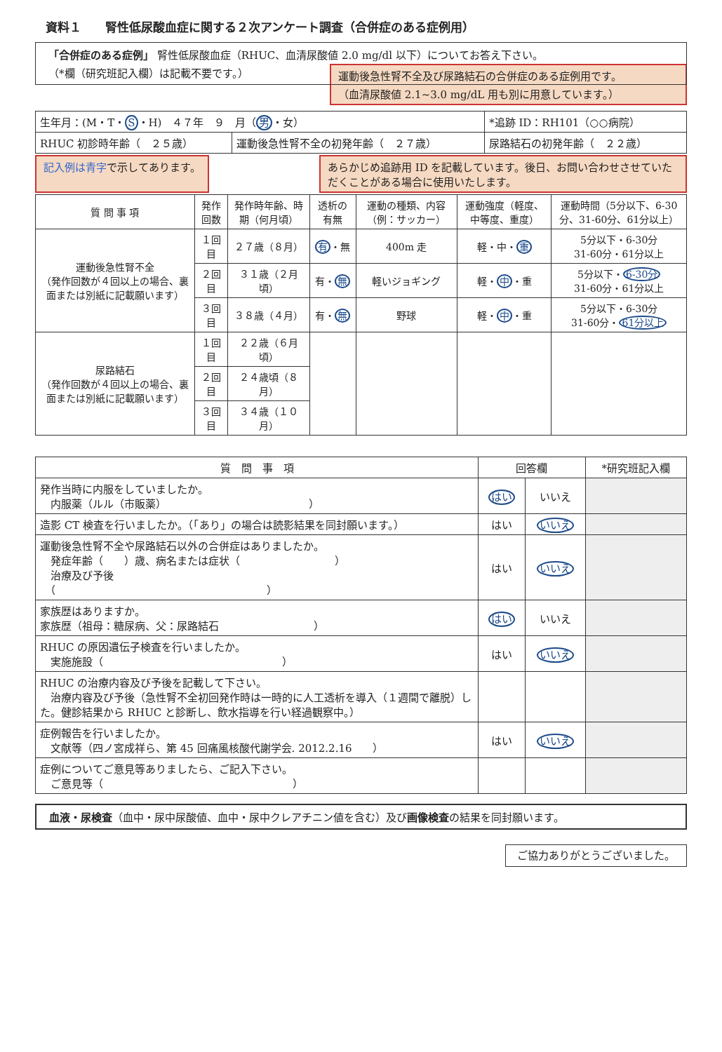資料１　　腎性低尿酸血症に関する２次アンケート調査（合併症のある症例用）
「合併症のある症例」 腎性低尿酸血症（RHUC、血清尿酸値 2.0 mg/dl 以下）についてお答え下さい。
（*欄（研究班記入欄）は記載不要です。）
運動後急性腎不全及び尿路結石の合併症のある症例用です。
（血清尿酸値 2.1~3.0 mg/dL 用も別に用意しています。）
| 生年月：(M・T・ S ・H) ４７年 ９ 月（ 男 ・女） | | *追跡 ID：RH101（○○病院） |
| RHUC 初診時年齢（ ２５歳） | 運動後急性腎不全の初発年齢（ ２７歳） | 尿路結石の初発年齢（ ２２歳） |
記入例は青字で示してあります。 あらかじめ追跡用 ID を記載しています。後日、お問い合わせさせていただくことがある場合に使用いたします。
| 質 問 事 項 | 発作回数 | 発作時年齢、時期（何月頃） | 透析の有無 | 運動の種類、内容（例：サッカー） | 運動強度（軽度、中等度、重度） | 運動時間（5分以下、6-30分、31-60分、61分以上） |
| --- | --- | --- | --- | --- | --- | --- |
| 運動後急性腎不全 （発作回数が４回以上の場合、裏面または別紙に記載願います） | １回目 | ２７歳（８月） | 有 ・無 | 400m 走 | 軽・中・ 重 | 5分以下・6-30分 31-60分・61分以上 |
| | ２回目 | ３１歳（２月頃） | 有・ 無 | 軽いジョギング | 軽・ 中 ・重 | 5分以下・ 6-30分 31-60分・61分以上 |
| | ３回目 | ３８歳（４月） | 有・ 無 | 野球 | 軽・ 中 ・重 | 5分以下・6-30分 31-60分・ 61分以上 |
| 尿路結石 （発作回数が４回以上の場合、裏面または別紙に記載願います） | １回目 | ２２歳（６月頃） | | | | |
| | ２回目 | ２４歳頃（８月） | | | | |
| | ３回目 | ３４歳（１０月） | | | | |
| 質 問 事 項 | 回答欄 | | *研究班記入欄 |
| --- | --- | --- | --- |
| 発作当時に内服をしていましたか。 内服薬（ルル（市販薬） ） | はい | いいえ | |
| 造影 CT 検査を行いましたか。（「あり」の場合は読影結果を同封願います。） | はい | いいえ | |
| 運動後急性腎不全や尿路結石以外の合併症はありましたか。 発症年齢（ ）歳、病名または症状（ ） 治療及び予後 （ ） | はい | いいえ | |
| 家族歴はありますか。 家族歴（祖母：糖尿病、父：尿路結石 ） | はい | いいえ | |
| RHUC の原因遺伝子検査を行いましたか。 実施施設（ ） | はい | いいえ | |
| RHUC の治療内容及び予後を記載して下さい。 治療内容及び予後（急性腎不全初回発作時は一時的に人工透析を導入（１週間で離脱）した。健診結果から RHUC と診断し、飲水指導を行い経過観察中。） | | | |
| 症例報告を行いましたか。 文献等（四ノ宮成祥ら、第 45 回痛風核酸代謝学会. 2012.2.16 ） | はい | いいえ | |
| 症例についてご意見等ありましたら、ご記入下さい。 ご意見等（ ） | | | |
血液・尿検査（血中・尿中尿酸値、血中・尿中クレアチニン値を含む）及び画像検査の結果を同封願います。
ご協力ありがとうございました。